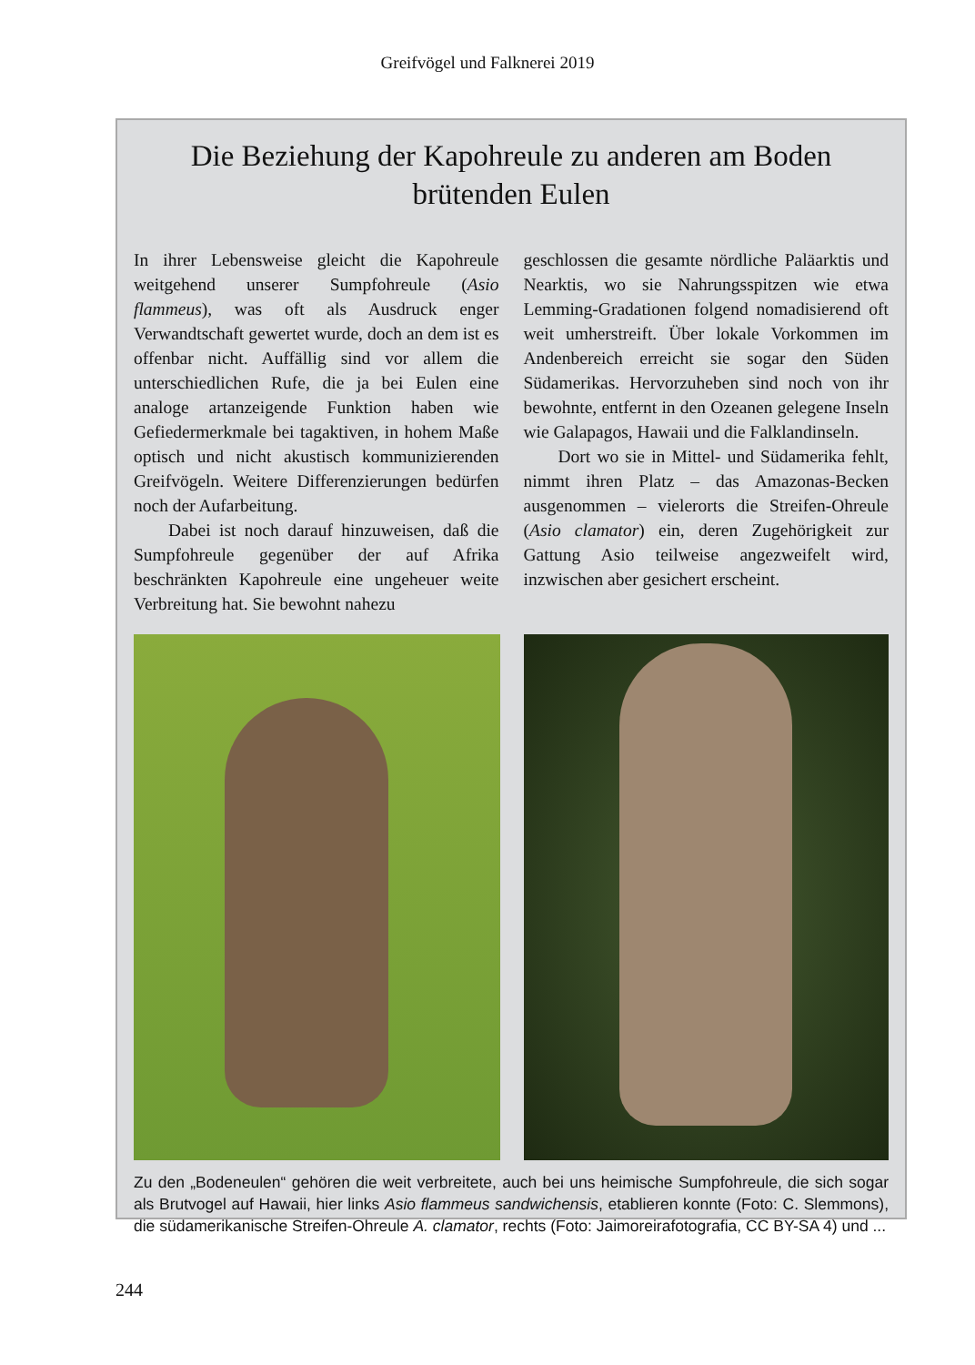Greifvögel und Falknerei 2019
Die Beziehung der Kapohreule zu anderen am Boden brütenden Eulen
In ihrer Lebensweise gleicht die Kapohreule weitgehend unserer Sumpfohreule (Asio flammeus), was oft als Ausdruck enger Verwandtschaft gewertet wurde, doch an dem ist es offenbar nicht. Auffällig sind vor allem die unterschiedlichen Rufe, die ja bei Eulen eine analoge artanzeigende Funktion haben wie Gefiedermerkmale bei tagaktiven, in hohem Maße optisch und nicht akustisch kommunizierenden Greifvögeln. Weitere Differenzierungen bedürfen noch der Aufarbeitung.
Dabei ist noch darauf hinzuweisen, daß die Sumpfohreule gegenüber der auf Afrika beschränkten Kapohreule eine ungeheuer weite Verbreitung hat. Sie bewohnt nahezu
geschlossen die gesamte nördliche Paläarktis und Nearktis, wo sie Nahrungsspitzen wie etwa Lemming-Gradationen folgend nomadisierend oft weit umherstreift. Über lokale Vorkommen im Andenbereich erreicht sie sogar den Süden Südamerikas. Hervorzuheben sind noch von ihr bewohnte, entfernt in den Ozeanen gelegene Inseln wie Galapagos, Hawaii und die Falklandinseln.
Dort wo sie in Mittel- und Südamerika fehlt, nimmt ihren Platz – das Amazonas-Becken ausgenommen – vielerorts die Streifen-Ohreule (Asio clamator) ein, deren Zugehörigkeit zur Gattung Asio teilweise angezweifelt wird, inzwischen aber gesichert erscheint.
Zu den „Bodeneulen“ gehören die weit verbreitete, auch bei uns heimische Sumpfohreule, die sich sogar als Brutvogel auf Hawaii, hier links Asio flammeus sandwichensis, etablieren konnte (Foto: C. Slemmons), die südamerikanische Streifen-Ohreule A. clamator, rechts (Foto: Jaimoreirafotografia, CC BY-SA 4) und ...
244